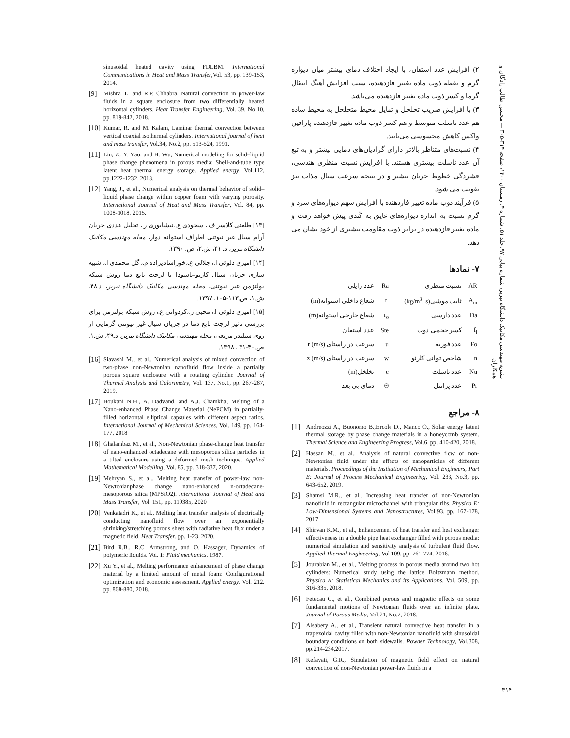نشریه مهندسی مکانیک دانشگاه تبریز، شماره پیاپی ۹۷، جلد ۵۱، شماره ۴، زمستان ۱۴۰۰، صفحه ۳۱۴-۳۰۵ — محسن طالب زادگان و همکاران
۲) افزایش عدد استفان، با ایجاد اختلاف دمای بیشتر میان دیواره گرم و نقطه ذوب ماده تغییر فازدهنده، سبب افزایش آهنگ انتقال گرما و کسر ذوب ماده تغییر فازدهنده می‌باشد.
۳) با افزایش ضریب تخلخل و تمایل محیط متخلخل به محیط ساده هم عدد ناسلت متوسط و هم کسر ذوب ماده تغییر فازدهنده پارافین واکس کاهش محسوسی می‌یابند.
۴) نسبت‌های متناظر بالاتر دارای گرادیان‌های دمایی بیشتر و به تبع آن عدد ناسلت بیشتری هستند. با افزایش نسبت منظری هندسی، فشردگی خطوط جریان بیشتر و در نتیجه سرعت سیال مذاب نیز تقویت می شود.
۵) فرآیند ذوب ماده تغییر فازدهنده با افزایش سهم دیواره‌های سرد و گرم نسبت به اندازه دیواره‌های عایق به کُندی پیش خواهد رفت و ماده تغییر فازدهنده در برابر ذوب مقاومت بیشتری از خود نشان می دهد.
۷- نمادها
| AR | نسبت منظری | Ra | عدد رایلی |
| A<sub>m</sub> | ثابت موشی(kg/m<sup>3</sup>. s) | r<sub>i</sub> | شعاع داخلی استوانه(m) |
| Da | عدد دارسی | r<sub>o</sub> | شعاع خارجی استوانه(m) |
| f<sub>l</sub> | کسر خجمی ذوب | Ste | عدد استفان |
| Fo | عدد فوریه | u | سرعت در راستای r (m/s) |
| n | شاخص توانی کارئو | w | سرعت در راستای z (m/s) |
| Nu | عدد ناسلت | e | تخلخل(m) |
| Pr | عدد پرانتل | Θ | دمای بی بعد |
۸- مراجع
[1] Andreozzi A., Buonomo B.,Ercole D., Manco O., Solar energy latent thermal storage by phase change materials in a honeycomb system. Thermal Science and Engineering Progress, Vol.6, pp. 410-420, 2018.
[2] Hassan M., et al., Analysis of natural convective flow of non-Newtonian fluid under the effects of nanoparticles of different materials. Proceedings of the Institution of Mechanical Engineers, Part E: Journal of Process Mechanical Engineering, Vol. 233, No.3, pp. 643-652, 2019.
[3] Shamsi M.R., et al., Increasing heat transfer of non-Newtonian nanofluid in rectangular microchannel with triangular ribs. Physica E: Low-Dimensional Systems and Nanostructures, Vol.93, pp. 167-178, 2017.
[4] Shirvan K.M., et al., Enhancement of heat transfer and heat exchanger effectiveness in a double pipe heat exchanger filled with porous media: numerical simulation and sensitivity analysis of turbulent fluid flow. Applied Thermal Engineering, Vol.109, pp. 761-774. 2016.
[5] Jourabian M., et al., Melting process in porous media around two hot cylinders: Numerical study using the lattice Boltzmann method. Physica A: Statistical Mechanics and its Applications, Vol. 509, pp. 316-335, 2018.
[6] Fetecau C., et al., Combined porous and magnetic effects on some fundamental motions of Newtonian fluids over an infinite plate. Journal of Porous Media, Vol.21, No.7, 2018.
[7] Alsabery A., et al., Transient natural convective heat transfer in a trapezoidal cavity filled with non-Newtonian nanofluid with sinusoidal boundary conditions on both sidewalls. Powder Technology, Vol.308, pp.214-234,2017.
[8] Kefayati, G.R., Simulation of magnetic field effect on natural convection of non-Newtonian power-law fluids in a
sinusoidal heated cavity using FDLBM. International Communications in Heat and Mass Transfer,Vol. 53, pp. 139-153, 2014.
[9] Mishra, L. and R.P. Chhabra, Natural convection in power-law fluids in a square enclosure from two differentially heated horizontal cylinders. Heat Transfer Engineering, Vol. 39, No.10, pp. 819-842, 2018.
[10] Kumar, R. and M. Kalam, Laminar thermal convection between vertical coaxial isothermal cylinders. International journal of heat and mass transfer, Vol.34, No.2, pp. 513-524, 1991.
[11] Liu, Z., Y. Yao, and H. Wu, Numerical modeling for solid–liquid phase change phenomena in porous media: Shell-and-tube type latent heat thermal energy storage. Applied energy, Vol.112, pp.1222-1232, 2013.
[12] Yang, J., et al., Numerical analysis on thermal behavior of solid–liquid phase change within copper foam with varying porosity. International Journal of Heat and Mass Transfer, Vol. 84, pp. 1008-1018, 2015.
[۱۳] طلعتی کلاسر ف.، سجودی ع.،نیشابوری ر.، تحلیل عددی جریان آرام سیال غیر نیوتنی اطراف استوانه دوار، مجله مهندسی مکانیک دانشگاه تبریز، د. ۴۱، ش.۲، ص. ۱۳۹۰.
[۱۴] امیری دلوئی ا.، جلالی ع.،خوراشادیزاده م.، گل محمدی ا.، شبیه سازی جریان سیال کاریو-یاسودا با لزجت تابع دما روش شبکه بولتزمن غیر نیوتنی، مجله مهندسی مکانیک دانشگاه تبریز، د.۴۸، ش.۱، ص.۱۱۳-۱۰۵، ۱۳۹۷.
[۱۵] امیری دلوئی ا.، محبی ر.،کردوانی ع.، روش شبکه بولتزمن برای بررسی تاثیر لزجت تابع دما در جریان سیال غیر نیوتنی گرمایی از روی سیلندر مربعی، مجله مهندسی مکانیک دانشگاه تبریز، د.۴۹، ش.۱، ص.۴۰-۳۱ ، ۱۳۹۸.
[16] Siavashi M., et al., Numerical analysis of mixed convection of two-phase non-Newtonian nanofluid flow inside a partially porous square enclosure with a rotating cylinder. Journal of Thermal Analysis and Calorimetry, Vol. 137, No.1, pp. 267-287, 2019.
[17] Boukani N.H., A. Dadvand, and A.J. Chamkha, Melting of a Nano-enhanced Phase Change Material (NePCM) in partially-filled horizontal elliptical capsules with different aspect ratios. International Journal of Mechanical Sciences, Vol. 149, pp. 164-177, 2018
[18] Ghalambaz M., et al., Non-Newtonian phase-change heat transfer of nano-enhanced octadecane with mesoporous silica particles in a tilted enclosure using a deformed mesh technique. Applied Mathematical Modelling, Vol. 85, pp. 318-337, 2020.
[19] Mehryan S., et al., Melting heat transfer of power-law non-Newtonianphase change nano-enhanced n-octadecane-mesoporous silica (MPSiO2). International Journal of Heat and Mass Transfer, Vol. 151, pp. 119385, 2020
[20] Venkatadri K., et al., Melting heat transfer analysis of electrically conducting nanofluid flow over an exponentially shrinking/stretching porous sheet with radiative heat flux under a magnetic field. Heat Transfer, pp. 1-23, 2020.
[21] Bird R.B., R.C. Armstrong, and O. Hassager, Dynamics of polymeric liquids. Vol. 1: Fluid mechanics. 1987.
[22] Xu Y., et al., Melting performance enhancement of phase change material by a limited amount of metal foam: Configurational optimization and economic assessment. Applied energy, Vol. 212, pp. 868-880, 2018.
۳۱۴